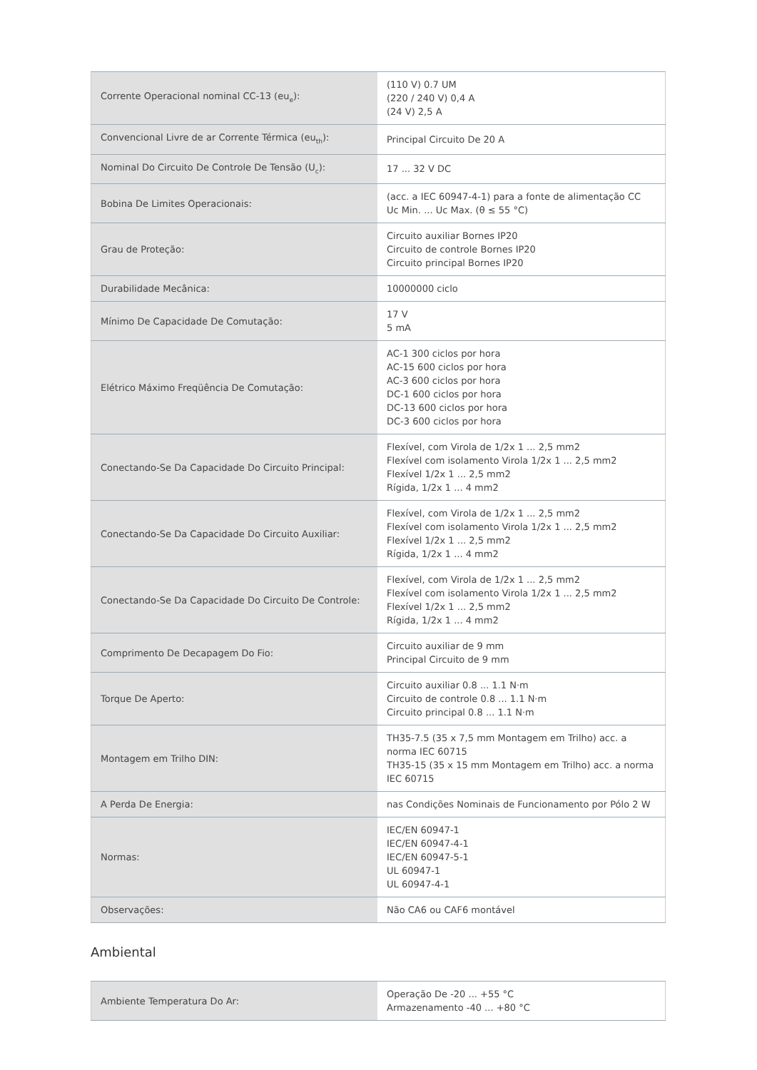| Corrente Operacional nominal CC-13 (eu<sub>e</sub>): | (110 V) 0.7 UM (220 / 240 V) 0,4 A (24 V) 2,5 A |
| Convencional Livre de ar Corrente Térmica (eu<sub>th</sub>): | Principal Circuito De 20 A |
| Nominal Do Circuito De Controle De Tensão (U<sub>c</sub>): | 17 ... 32 V DC |
| Bobina De Limites Operacionais: | (acc. a IEC 60947-4-1) para a fonte de alimentação CC Uc Min. ... Uc Max. (θ ≤ 55 °C) |
| Grau de Proteção: | Circuito auxiliar Bornes IP20 Circuito de controle Bornes IP20 Circuito principal Bornes IP20 |
| Durabilidade Mecânica: | 10000000 ciclo |
| Mínimo De Capacidade De Comutação: | 17 V 5 mA |
| Elétrico Máximo Freqüência De Comutação: | AC-1 300 ciclos por hora AC-15 600 ciclos por hora AC-3 600 ciclos por hora DC-1 600 ciclos por hora DC-13 600 ciclos por hora DC-3 600 ciclos por hora |
| Conectando-Se Da Capacidade Do Circuito Principal: | Flexível, com Virola de 1/2x 1 ... 2,5 mm2 Flexível com isolamento Virola 1/2x 1 ... 2,5 mm2 Flexível 1/2x 1 ... 2,5 mm2 Rígida, 1/2x 1 ... 4 mm2 |
| Conectando-Se Da Capacidade Do Circuito Auxiliar: | Flexível, com Virola de 1/2x 1 ... 2,5 mm2 Flexível com isolamento Virola 1/2x 1 ... 2,5 mm2 Flexível 1/2x 1 ... 2,5 mm2 Rígida, 1/2x 1 ... 4 mm2 |
| Conectando-Se Da Capacidade Do Circuito De Controle: | Flexível, com Virola de 1/2x 1 ... 2,5 mm2 Flexível com isolamento Virola 1/2x 1 ... 2,5 mm2 Flexível 1/2x 1 ... 2,5 mm2 Rígida, 1/2x 1 ... 4 mm2 |
| Comprimento De Decapagem Do Fio: | Circuito auxiliar de 9 mm Principal Circuito de 9 mm |
| Torque De Aperto: | Circuito auxiliar 0.8 ... 1.1 N·m Circuito de controle 0.8 ... 1.1 N·m Circuito principal 0.8 ... 1.1 N·m |
| Montagem em Trilho DIN: | TH35-7.5 (35 x 7,5 mm Montagem em Trilho) acc. a norma IEC 60715 TH35-15 (35 x 15 mm Montagem em Trilho) acc. a norma IEC 60715 |
| A Perda De Energia: | nas Condições Nominais de Funcionamento por Pólo 2 W |
| Normas: | IEC/EN 60947-1 IEC/EN 60947-4-1 IEC/EN 60947-5-1 UL 60947-1 UL 60947-4-1 |
| Observações: | Não CA6 ou CAF6 montável |
Ambiental
| Ambiente Temperatura Do Ar: | Operação De -20 ... +55 °C Armazenamento -40 ... +80 °C |